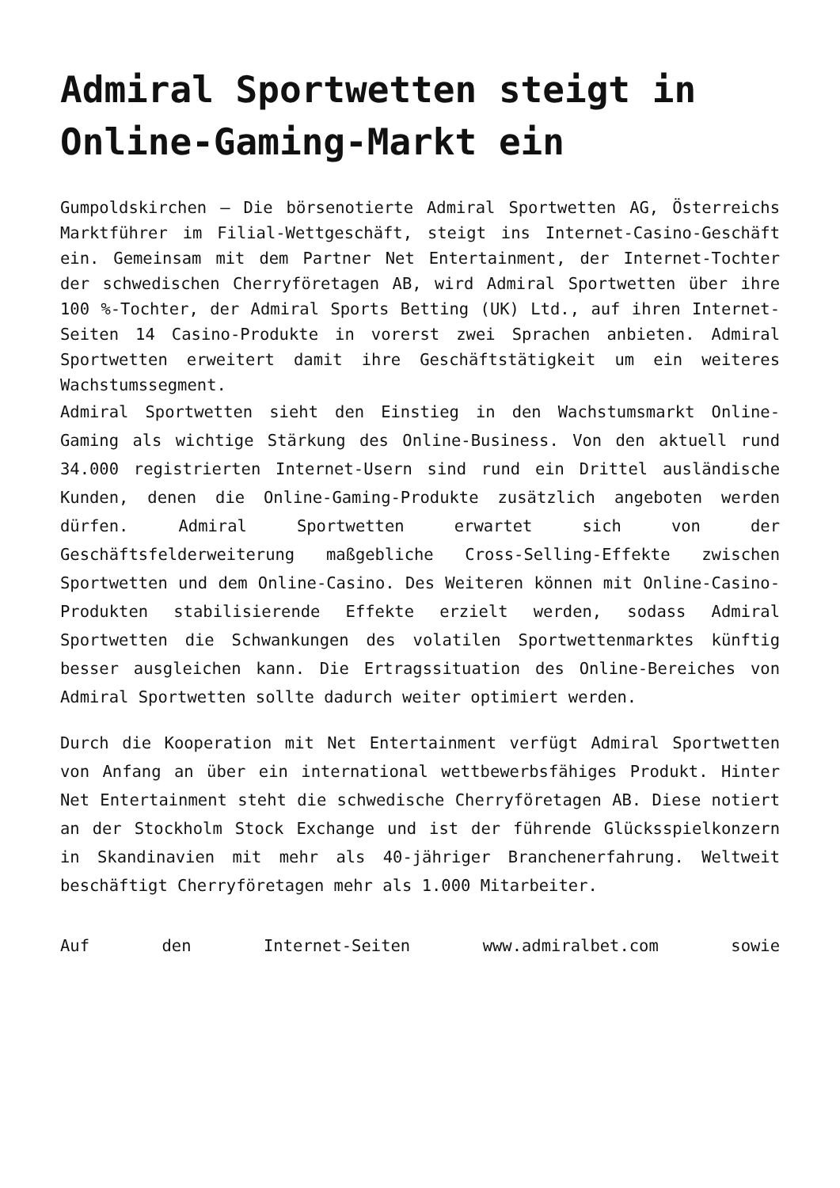Admiral Sportwetten steigt in Online-Gaming-Markt ein
Gumpoldskirchen – Die börsenotierte Admiral Sportwetten AG, Österreichs Marktführer im Filial-Wettgeschäft, steigt ins Internet-Casino-Geschäft ein. Gemeinsam mit dem Partner Net Entertainment, der Internet-Tochter der schwedischen Cherryföretagen AB, wird Admiral Sportwetten über ihre 100 %-Tochter, der Admiral Sports Betting (UK) Ltd., auf ihren Internet-Seiten 14 Casino-Produkte in vorerst zwei Sprachen anbieten. Admiral Sportwetten erweitert damit ihre Geschäftstätigkeit um ein weiteres Wachstumssegment.
Admiral Sportwetten sieht den Einstieg in den Wachstumsmarkt Online-Gaming als wichtige Stärkung des Online-Business. Von den aktuell rund 34.000 registrierten Internet-Usern sind rund ein Drittel ausländische Kunden, denen die Online-Gaming-Produkte zusätzlich angeboten werden dürfen. Admiral Sportwetten erwartet sich von der Geschäftsfelderweiterung maßgebliche Cross-Selling-Effekte zwischen Sportwetten und dem Online-Casino. Des Weiteren können mit Online-Casino-Produkten stabilisierende Effekte erzielt werden, sodass Admiral Sportwetten die Schwankungen des volatilen Sportwettenmarktes künftig besser ausgleichen kann. Die Ertragssituation des Online-Bereiches von Admiral Sportwetten sollte dadurch weiter optimiert werden.
Durch die Kooperation mit Net Entertainment verfügt Admiral Sportwetten von Anfang an über ein international wettbewerbsfähiges Produkt. Hinter Net Entertainment steht die schwedische Cherryföretagen AB. Diese notiert an der Stockholm Stock Exchange und ist der führende Glücksspielkonzern in Skandinavien mit mehr als 40-jähriger Branchenerfahrung. Weltweit beschäftigt Cherryföretagen mehr als 1.000 Mitarbeiter.
Auf den Internet-Seiten www.admiralbet.com sowie